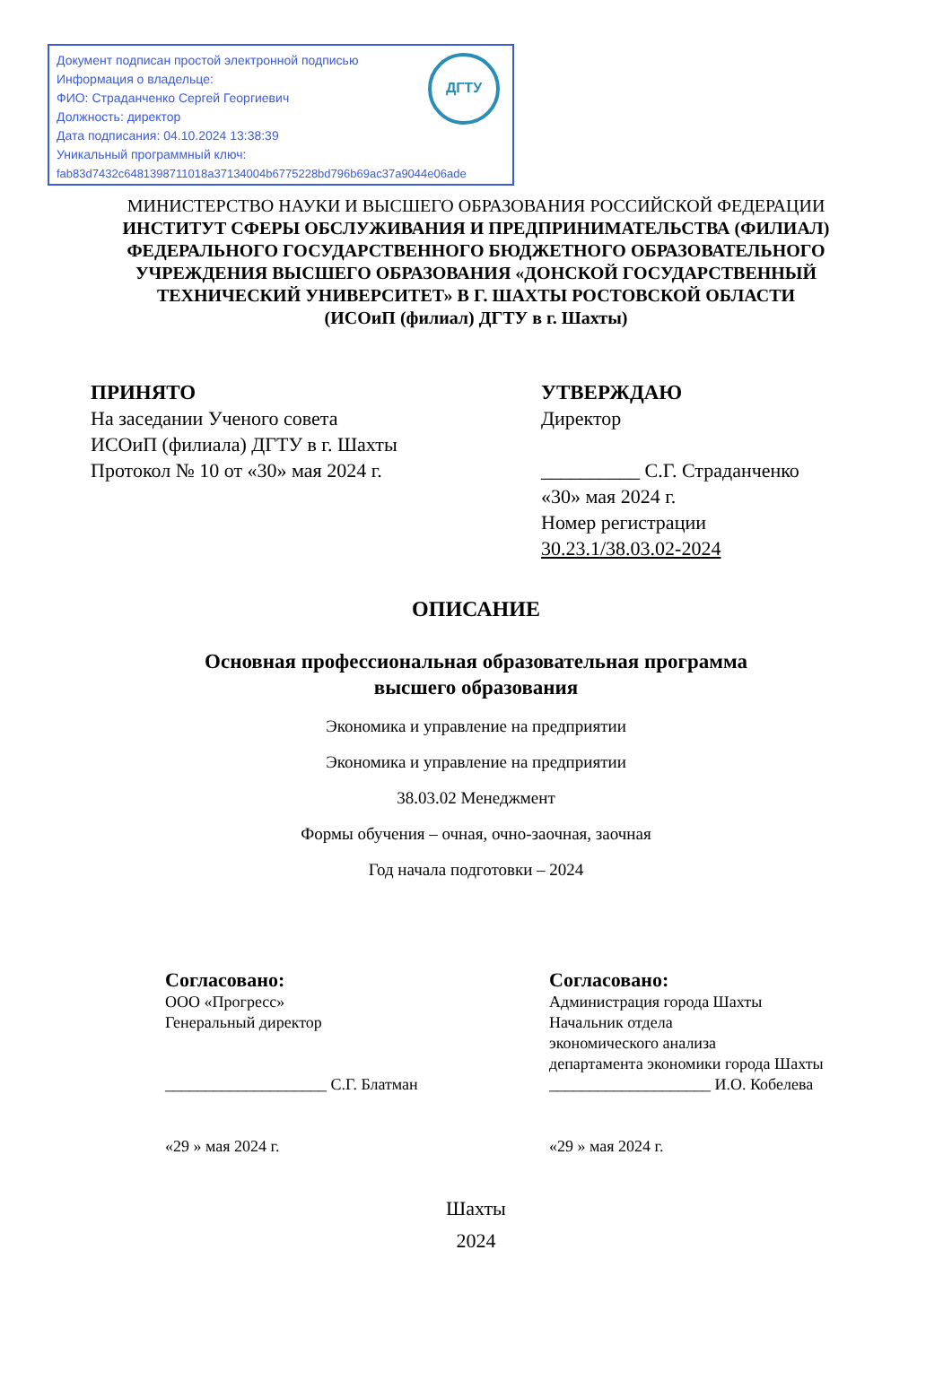Документ подписан простой электронной подписью
Информация о владельце:
ФИО: Страданченко Сергей Георгиевич
Должность: директор
Дата подписания: 04.10.2024 13:38:39
Уникальный программный ключ:
fab83d7432c6481398711018a37134004b6775228bd796b69ac37a9044e06ade
ДГТУ
МИНИСТЕРСТВО НАУКИ И ВЫСШЕГО ОБРАЗОВАНИЯ РОССИЙСКОЙ ФЕДЕРАЦИИ
ИНСТИТУТ СФЕРЫ ОБСЛУЖИВАНИЯ И ПРЕДПРИНИМАТЕЛЬСТВА (ФИЛИАЛ)
ФЕДЕРАЛЬНОГО ГОСУДАРСТВЕННОГО БЮДЖЕТНОГО ОБРАЗОВАТЕЛЬНОГО
УЧРЕЖДЕНИЯ ВЫСШЕГО ОБРАЗОВАНИЯ «ДОНСКОЙ ГОСУДАРСТВЕННЫЙ
ТЕХНИЧЕСКИЙ УНИВЕРСИТЕТ» В Г. ШАХТЫ РОСТОВСКОЙ ОБЛАСТИ
(ИСОиП (филиал) ДГТУ в г. Шахты)
ПРИНЯТО
На заседании Ученого совета
ИСОиП (филиала) ДГТУ в г. Шахты
Протокол № 10 от «30» мая 2024 г.
УТВЕРЖДАЮ
Директор
__________ С.Г. Страданченко
«30» мая 2024 г.
Номер регистрации
30.23.1/38.03.02-2024
ОПИСАНИЕ
Основная профессиональная образовательная программа
высшего образования
Экономика и управление на предприятии
Экономика и управление на предприятии
38.03.02 Менеджмент
Формы обучения – очная, очно-заочная, заочная
Год начала подготовки – 2024
Согласовано:
ООО «Прогресс»
Генеральный директор
____________________ С.Г. Блатман
«29 » мая 2024 г.
Согласовано:
Администрация города Шахты
Начальник отдела
экономического анализа
департамента экономики города Шахты
____________________ И.О. Кобелева
«29 » мая 2024 г.
Шахты
2024